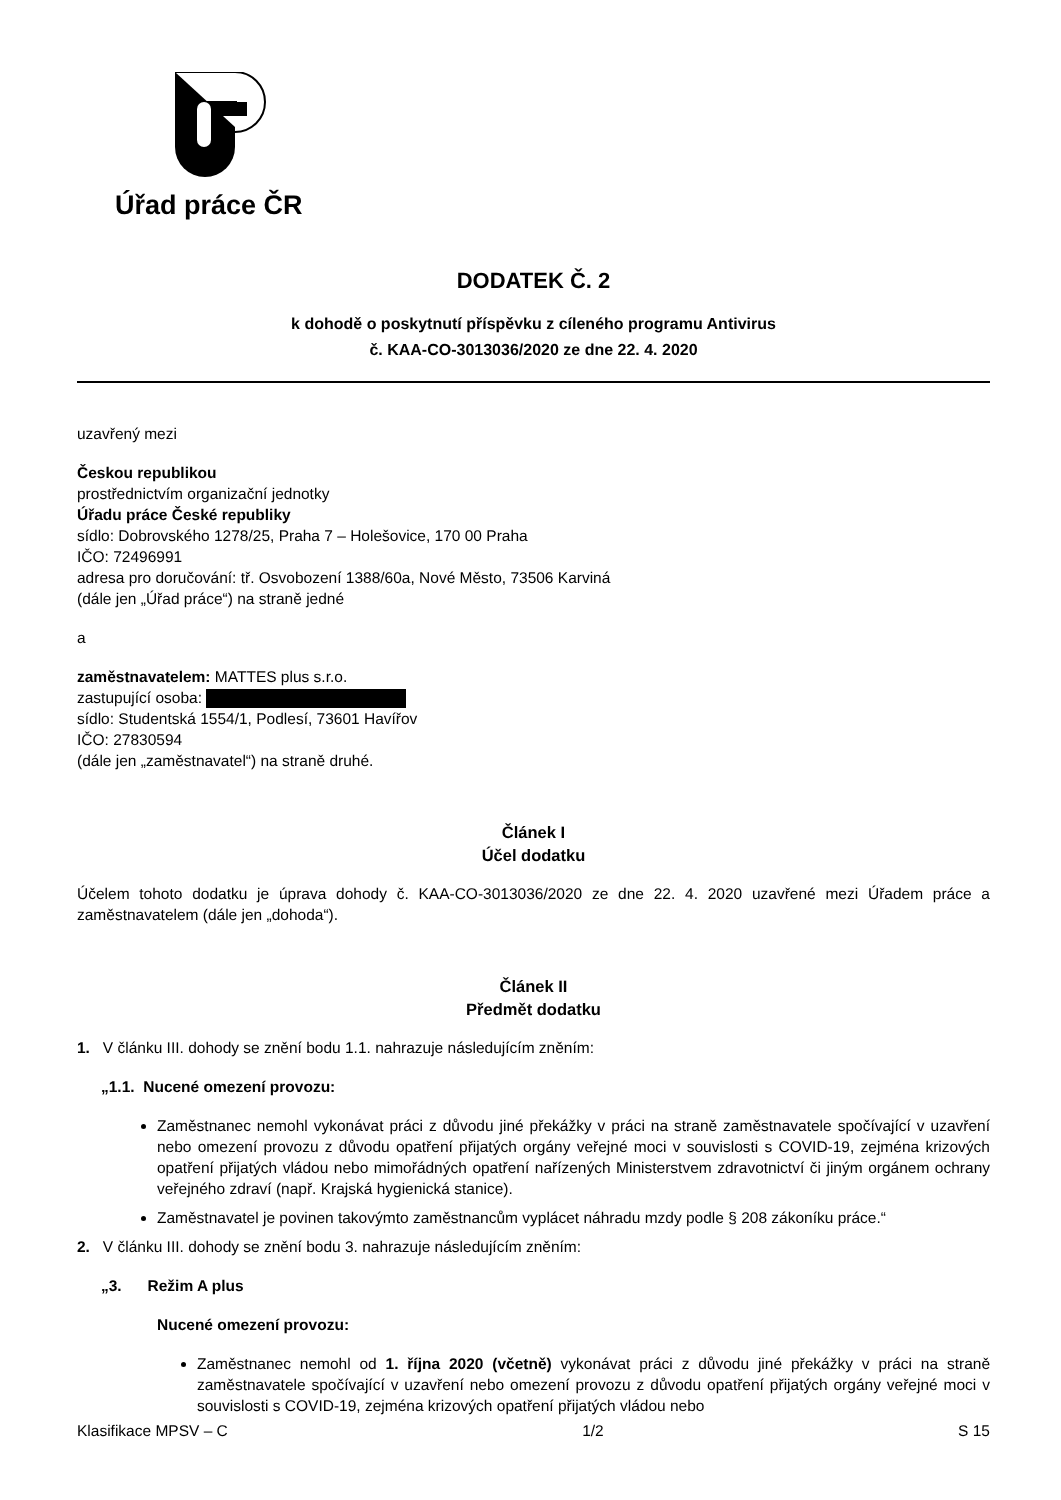Úřad práce ČR
DODATEK Č. 2
k dohodě o poskytnutí příspěvku z cíleného programu Antivirus
č. KAA-CO-3013036/2020 ze dne 22. 4. 2020
uzavřený mezi
Českou republikou
prostřednictvím organizační jednotky
Úřadu práce České republiky
sídlo: Dobrovského 1278/25, Praha 7 – Holešovice, 170 00 Praha
IČO: 72496991
adresa pro doručování: tř. Osvobození 1388/60a, Nové Město, 73506 Karviná
(dále jen „Úřad práce“) na straně jedné
a
zaměstnavatelem: MATTES plus s.r.o.
zastupující osoba:
sídlo: Studentská 1554/1, Podlesí, 73601 Havířov
IČO: 27830594
(dále jen „zaměstnavatel“) na straně druhé.
Článek I
Účel dodatku
Účelem tohoto dodatku je úprava dohody č. KAA-CO-3013036/2020 ze dne 22. 4. 2020 uzavřené mezi Úřadem práce a zaměstnavatelem (dále jen „dohoda“).
Článek II
Předmět dodatku
1. V článku III. dohody se znění bodu 1.1. nahrazuje následujícím zněním:
„1.1. Nucené omezení provozu:
Zaměstnanec nemohl vykonávat práci z důvodu jiné překážky v práci na straně zaměstnavatele spočívající v uzavření nebo omezení provozu z důvodu opatření přijatých orgány veřejné moci v souvislosti s COVID-19, zejména krizových opatření přijatých vládou nebo mimořádných opatření nařízených Ministerstvem zdravotnictví či jiným orgánem ochrany veřejného zdraví (např. Krajská hygienická stanice).
Zaměstnavatel je povinen takovýmto zaměstnancům vyplácet náhradu mzdy podle § 208 zákoníku práce.“
2. V článku III. dohody se znění bodu 3. nahrazuje následujícím zněním:
„3. Režim A plus
Nucené omezení provozu:
Zaměstnanec nemohl od 1. října 2020 (včetně) vykonávat práci z důvodu jiné překážky v práci na straně zaměstnavatele spočívající v uzavření nebo omezení provozu z důvodu opatření přijatých orgány veřejné moci v souvislosti s COVID-19, zejména krizových opatření přijatých vládou nebo
Klasifikace MPSV – C 1/2 S 15